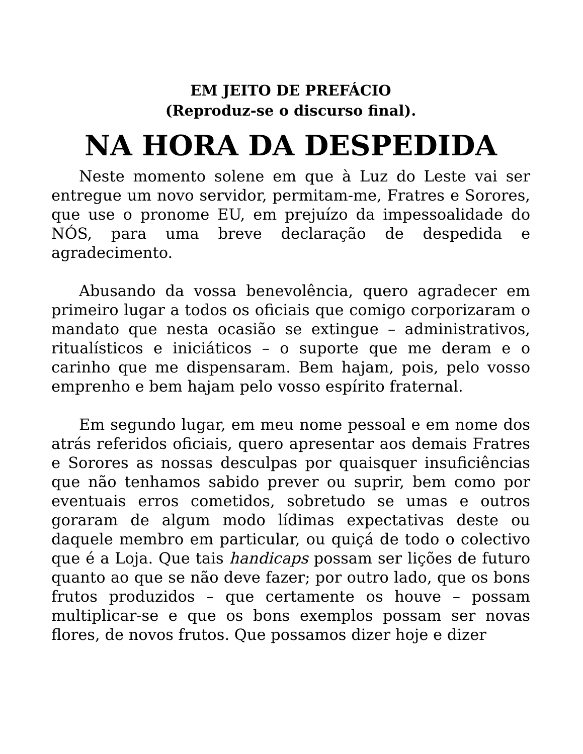EM JEITO DE PREFÁCIO
(Reproduz-se o discurso final).
NA HORA DA DESPEDIDA
Neste momento solene em que à Luz do Leste vai ser entregue um novo servidor, permitam-me, Fratres e Sorores, que use o pronome EU, em prejuízo da impessoalidade do NÓS, para uma breve declaração de despedida e agradecimento.
Abusando da vossa benevolência, quero agradecer em primeiro lugar a todos os oficiais que comigo corporizaram o mandato que nesta ocasião se extingue – administrativos, ritualísticos e iniciáticos – o suporte que me deram e o carinho que me dispensaram. Bem hajam, pois, pelo vosso emprenho e bem hajam pelo vosso espírito fraternal.
Em segundo lugar, em meu nome pessoal e em nome dos atrás referidos oficiais, quero apresentar aos demais Fratres e Sorores as nossas desculpas por quaisquer insuficiências que não tenhamos sabido prever ou suprir, bem como por eventuais erros cometidos, sobretudo se umas e outros goraram de algum modo lídimas expectativas deste ou daquele membro em particular, ou quiçá de todo o colectivo que é a Loja. Que tais handicaps possam ser lições de futuro quanto ao que se não deve fazer; por outro lado, que os bons frutos produzidos – que certamente os houve – possam multiplicar-se e que os bons exemplos possam ser novas flores, de novos frutos. Que possamos dizer hoje e dizer